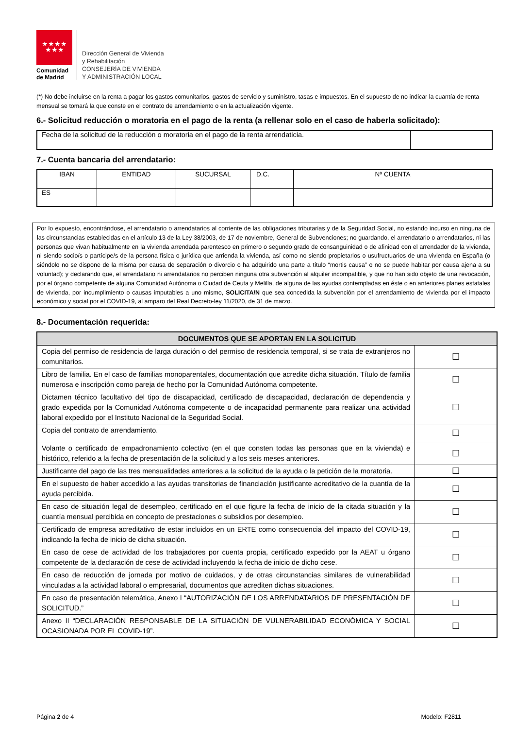★★★★
★★★
Comunidad de Madrid
Dirección General de Vivienda
y Rehabilitación
CONSEJERÍA DE VIVIENDA
Y ADMINISTRACIÓN LOCAL
(*) No debe incluirse en la renta a pagar los gastos comunitarios, gastos de servicio y suministro, tasas e impuestos. En el supuesto de no indicar la cuantía de renta mensual se tomará la que conste en el contrato de arrendamiento o en la actualización vigente.
6.- Solicitud reducción o moratoria en el pago de la renta (a rellenar solo en el caso de haberla solicitado):
| Fecha de la solicitud de la reducción o moratoria en el pago de la renta arrendaticia. | |
7.- Cuenta bancaria del arrendatario:
| IBAN | ENTIDAD | SUCURSAL | D.C. | Nº CUENTA |
| ES | | | | |
Por lo expuesto, encontrándose, el arrendatario o arrendatarios al corriente de las obligaciones tributarias y de la Seguridad Social, no estando incurso en ninguna de las circunstancias establecidas en el artículo 13 de la Ley 38/2003, de 17 de noviembre, General de Subvenciones; no guardando, el arrendatario o arrendatarios, ni las personas que vivan habitualmente en la vivienda arrendada parentesco en primero o segundo grado de consanguinidad o de afinidad con el arrendador de la vivienda, ni siendo socio/s o partícipe/s de la persona física o jurídica que arrienda la vivienda, así como no siendo propietarios o usufructuarios de una vivienda en España (o siéndolo no se dispone de la misma por causa de separación o divorcio o ha adquirido una parte a título “mortis causa” o no se puede habitar por causa ajena a su voluntad); y declarando que, el arrendatario ni arrendatarios no perciben ninguna otra subvención al alquiler incompatible, y que no han sido objeto de una revocación, por el órgano competente de alguna Comunidad Autónoma o Ciudad de Ceuta y Melilla, de alguna de las ayudas contempladas en éste o en anteriores planes estatales de vivienda, por incumplimiento o causas imputables a uno mismo, SOLICITA/N que sea concedida la subvención por el arrendamiento de vivienda por el impacto económico y social por el COVID-19, al amparo del Real Decreto-ley 11/2020, de 31 de marzo.
8.- Documentación requerida:
| DOCUMENTOS QUE SE APORTAN EN LA SOLICITUD | |
| --- | --- |
| Copia del permiso de residencia de larga duración o del permiso de residencia temporal, si se trata de extranjeros no comunitarios. | ☐ |
| Libro de familia. En el caso de familias monoparentales, documentación que acredite dicha situación. Título de familia numerosa e inscripción como pareja de hecho por la Comunidad Autónoma competente. | ☐ |
| Dictamen técnico facultativo del tipo de discapacidad, certificado de discapacidad, declaración de dependencia y grado expedida por la Comunidad Autónoma competente o de incapacidad permanente para realizar una actividad laboral expedido por el Instituto Nacional de la Seguridad Social. | ☐ |
| Copia del contrato de arrendamiento. | ☐ |
| Volante o certificado de empadronamiento colectivo (en el que consten todas las personas que en la vivienda) e histórico, referido a la fecha de presentación de la solicitud y a los seis meses anteriores. | ☐ |
| Justificante del pago de las tres mensualidades anteriores a la solicitud de la ayuda o la petición de la moratoria. | ☐ |
| En el supuesto de haber accedido a las ayudas transitorias de financiación justificante acreditativo de la cuantía de la ayuda percibida. | ☐ |
| En caso de situación legal de desempleo, certificado en el que figure la fecha de inicio de la citada situación y la cuantía mensual percibida en concepto de prestaciones o subsidios por desempleo. | ☐ |
| Certificado de empresa acreditativo de estar incluidos en un ERTE como consecuencia del impacto del COVID-19, indicando la fecha de inicio de dicha situación. | ☐ |
| En caso de cese de actividad de los trabajadores por cuenta propia, certificado expedido por la AEAT u órgano competente de la declaración de cese de actividad incluyendo la fecha de inicio de dicho cese. | ☐ |
| En caso de reducción de jornada por motivo de cuidados, y de otras circunstancias similares de vulnerabilidad vinculadas a la actividad laboral o empresarial, documentos que acrediten dichas situaciones. | ☐ |
| En caso de presentación telemática, Anexo I “AUTORIZACIÓN DE LOS ARRENDATARIOS DE PRESENTACIÓN DE SOLICITUD.” | ☐ |
| Anexo II “DECLARACIÓN RESPONSABLE DE LA SITUACIÓN DE VULNERABILIDAD ECONÓMICA Y SOCIAL OCASIONADA POR EL COVID-19”. | ☐ |
Página 2 de 4 Modelo: F2811